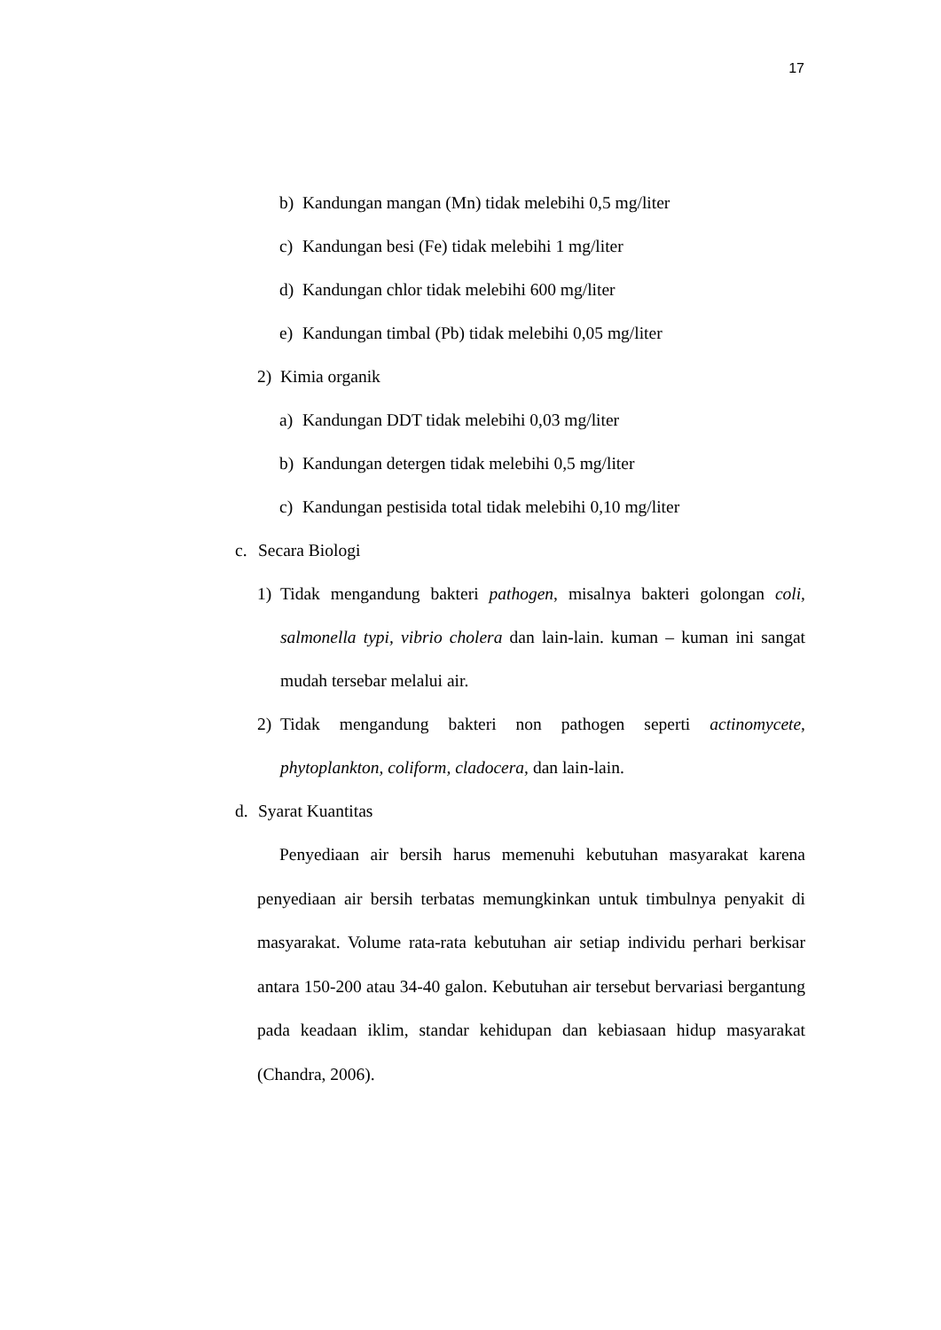17
b) Kandungan mangan (Mn) tidak melebihi 0,5 mg/liter
c) Kandungan besi (Fe) tidak melebihi 1 mg/liter
d) Kandungan chlor tidak melebihi 600 mg/liter
e) Kandungan timbal (Pb) tidak melebihi 0,05 mg/liter
2) Kimia organik
a) Kandungan DDT tidak melebihi 0,03 mg/liter
b) Kandungan detergen tidak melebihi 0,5 mg/liter
c) Kandungan pestisida total tidak melebihi 0,10 mg/liter
c. Secara Biologi
1) Tidak mengandung bakteri pathogen, misalnya bakteri golongan coli, salmonella typi, vibrio cholera dan lain-lain. kuman – kuman ini sangat mudah tersebar melalui air.
2) Tidak mengandung bakteri non pathogen seperti actinomycete, phytoplankton, coliform, cladocera, dan lain-lain.
d. Syarat Kuantitas
Penyediaan air bersih harus memenuhi kebutuhan masyarakat karena penyediaan air bersih terbatas memungkinkan untuk timbulnya penyakit di masyarakat. Volume rata-rata kebutuhan air setiap individu perhari berkisar antara 150-200 atau 34-40 galon. Kebutuhan air tersebut bervariasi bergantung pada keadaan iklim, standar kehidupan dan kebiasaan hidup masyarakat (Chandra, 2006).